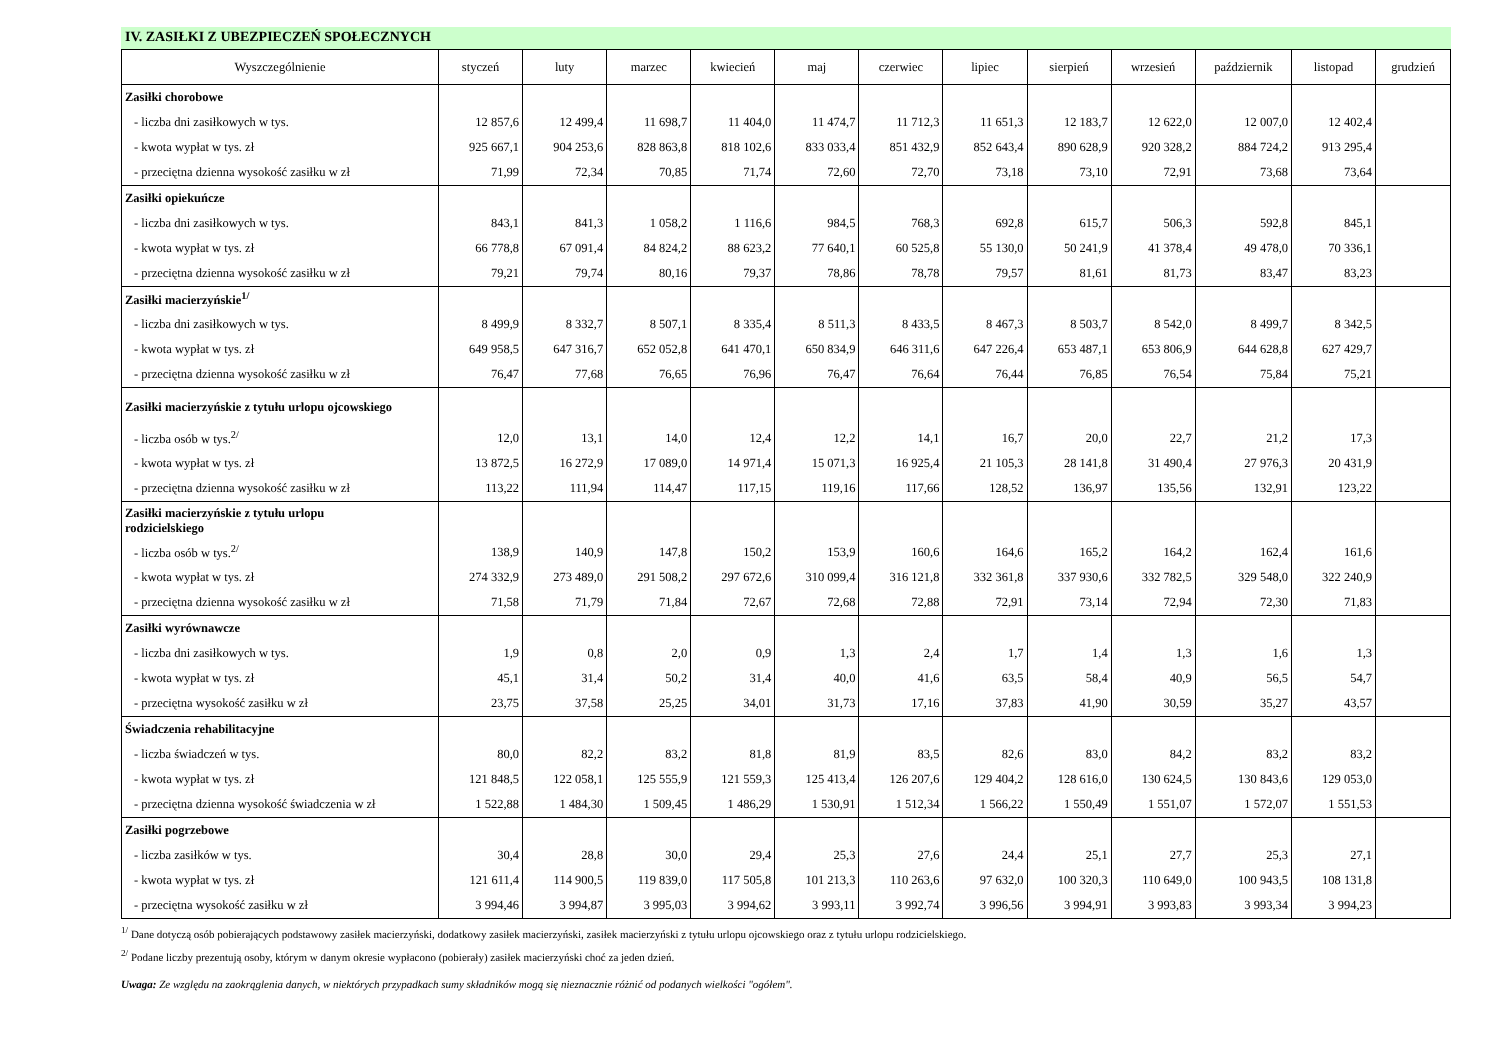IV. ZASIŁKI Z UBEZPIECZEŃ SPOŁECZNYCH
| Wyszczególnienie | styczeń | luty | marzec | kwiecień | maj | czerwiec | lipiec | sierpień | wrzesień | październik | listopad | grudzień |
| --- | --- | --- | --- | --- | --- | --- | --- | --- | --- | --- | --- | --- |
| Zasiłki chorobowe | | | | | | | | | | | | |
| - liczba dni zasiłkowych w tys. | 12 857,6 | 12 499,4 | 11 698,7 | 11 404,0 | 11 474,7 | 11 712,3 | 11 651,3 | 12 183,7 | 12 622,0 | 12 007,0 | 12 402,4 | |
| - kwota wypłat w tys. zł | 925 667,1 | 904 253,6 | 828 863,8 | 818 102,6 | 833 033,4 | 851 432,9 | 852 643,4 | 890 628,9 | 920 328,2 | 884 724,2 | 913 295,4 | |
| - przeciętna dzienna wysokość zasiłku w zł | 71,99 | 72,34 | 70,85 | 71,74 | 72,60 | 72,70 | 73,18 | 73,10 | 72,91 | 73,68 | 73,64 | |
| Zasiłki opiekuńcze | | | | | | | | | | | | |
| - liczba dni zasiłkowych w tys. | 843,1 | 841,3 | 1 058,2 | 1 116,6 | 984,5 | 768,3 | 692,8 | 615,7 | 506,3 | 592,8 | 845,1 | |
| - kwota wypłat w tys. zł | 66 778,8 | 67 091,4 | 84 824,2 | 88 623,2 | 77 640,1 | 60 525,8 | 55 130,0 | 50 241,9 | 41 378,4 | 49 478,0 | 70 336,1 | |
| - przeciętna dzienna wysokość zasiłku w zł | 79,21 | 79,74 | 80,16 | 79,37 | 78,86 | 78,78 | 79,57 | 81,61 | 81,73 | 83,47 | 83,23 | |
| Zasiłki macierzyńskie<sup>1/</sup> | | | | | | | | | | | | |
| - liczba dni zasiłkowych w tys. | 8 499,9 | 8 332,7 | 8 507,1 | 8 335,4 | 8 511,3 | 8 433,5 | 8 467,3 | 8 503,7 | 8 542,0 | 8 499,7 | 8 342,5 | |
| - kwota wypłat w tys. zł | 649 958,5 | 647 316,7 | 652 052,8 | 641 470,1 | 650 834,9 | 646 311,6 | 647 226,4 | 653 487,1 | 653 806,9 | 644 628,8 | 627 429,7 | |
| - przeciętna dzienna wysokość zasiłku w zł | 76,47 | 77,68 | 76,65 | 76,96 | 76,47 | 76,64 | 76,44 | 76,85 | 76,54 | 75,84 | 75,21 | |
| Zasiłki macierzyńskie z tytułu urlopu ojcowskiego | | | | | | | | | | | | |
| - liczba osób w tys.<sup>2/</sup> | 12,0 | 13,1 | 14,0 | 12,4 | 12,2 | 14,1 | 16,7 | 20,0 | 22,7 | 21,2 | 17,3 | |
| - kwota wypłat w tys. zł | 13 872,5 | 16 272,9 | 17 089,0 | 14 971,4 | 15 071,3 | 16 925,4 | 21 105,3 | 28 141,8 | 31 490,4 | 27 976,3 | 20 431,9 | |
| - przeciętna dzienna wysokość zasiłku w zł | 113,22 | 111,94 | 114,47 | 117,15 | 119,16 | 117,66 | 128,52 | 136,97 | 135,56 | 132,91 | 123,22 | |
| Zasiłki macierzyńskie z tytułu urlopu rodzicielskiego | | | | | | | | | | | | |
| - liczba osób w tys.<sup>2/</sup> | 138,9 | 140,9 | 147,8 | 150,2 | 153,9 | 160,6 | 164,6 | 165,2 | 164,2 | 162,4 | 161,6 | |
| - kwota wypłat w tys. zł | 274 332,9 | 273 489,0 | 291 508,2 | 297 672,6 | 310 099,4 | 316 121,8 | 332 361,8 | 337 930,6 | 332 782,5 | 329 548,0 | 322 240,9 | |
| - przeciętna dzienna wysokość zasiłku w zł | 71,58 | 71,79 | 71,84 | 72,67 | 72,68 | 72,88 | 72,91 | 73,14 | 72,94 | 72,30 | 71,83 | |
| Zasiłki wyrównawcze | | | | | | | | | | | | |
| - liczba dni zasiłkowych w tys. | 1,9 | 0,8 | 2,0 | 0,9 | 1,3 | 2,4 | 1,7 | 1,4 | 1,3 | 1,6 | 1,3 | |
| - kwota wypłat w tys. zł | 45,1 | 31,4 | 50,2 | 31,4 | 40,0 | 41,6 | 63,5 | 58,4 | 40,9 | 56,5 | 54,7 | |
| - przeciętna wysokość zasiłku w zł | 23,75 | 37,58 | 25,25 | 34,01 | 31,73 | 17,16 | 37,83 | 41,90 | 30,59 | 35,27 | 43,57 | |
| Świadczenia rehabilitacyjne | | | | | | | | | | | | |
| - liczba świadczeń w tys. | 80,0 | 82,2 | 83,2 | 81,8 | 81,9 | 83,5 | 82,6 | 83,0 | 84,2 | 83,2 | 83,2 | |
| - kwota wypłat w tys. zł | 121 848,5 | 122 058,1 | 125 555,9 | 121 559,3 | 125 413,4 | 126 207,6 | 129 404,2 | 128 616,0 | 130 624,5 | 130 843,6 | 129 053,0 | |
| - przeciętna dzienna wysokość świadczenia w zł | 1 522,88 | 1 484,30 | 1 509,45 | 1 486,29 | 1 530,91 | 1 512,34 | 1 566,22 | 1 550,49 | 1 551,07 | 1 572,07 | 1 551,53 | |
| Zasiłki pogrzebowe | | | | | | | | | | | | |
| - liczba zasiłków w tys. | 30,4 | 28,8 | 30,0 | 29,4 | 25,3 | 27,6 | 24,4 | 25,1 | 27,7 | 25,3 | 27,1 | |
| - kwota wypłat w tys. zł | 121 611,4 | 114 900,5 | 119 839,0 | 117 505,8 | 101 213,3 | 110 263,6 | 97 632,0 | 100 320,3 | 110 649,0 | 100 943,5 | 108 131,8 | |
| - przeciętna wysokość zasiłku w zł | 3 994,46 | 3 994,87 | 3 995,03 | 3 994,62 | 3 993,11 | 3 992,74 | 3 996,56 | 3 994,91 | 3 993,83 | 3 993,34 | 3 994,23 | |
<sup>1/</sup> Dane dotyczą osób pobierających podstawowy zasiłek macierzyński, dodatkowy zasiłek macierzyński, zasiłek macierzyński z tytułu urlopu ojcowskiego oraz z tytułu urlopu rodzicielskiego.
<sup>2/</sup> Podane liczby prezentują osoby, którym w danym okresie wypłacono (pobierały) zasiłek macierzyński choć za jeden dzień.
Uwaga: Ze względu na zaokrąglenia danych, w niektórych przypadkach sumy składników mogą się nieznacznie różnić od podanych wielkości "ogółem".